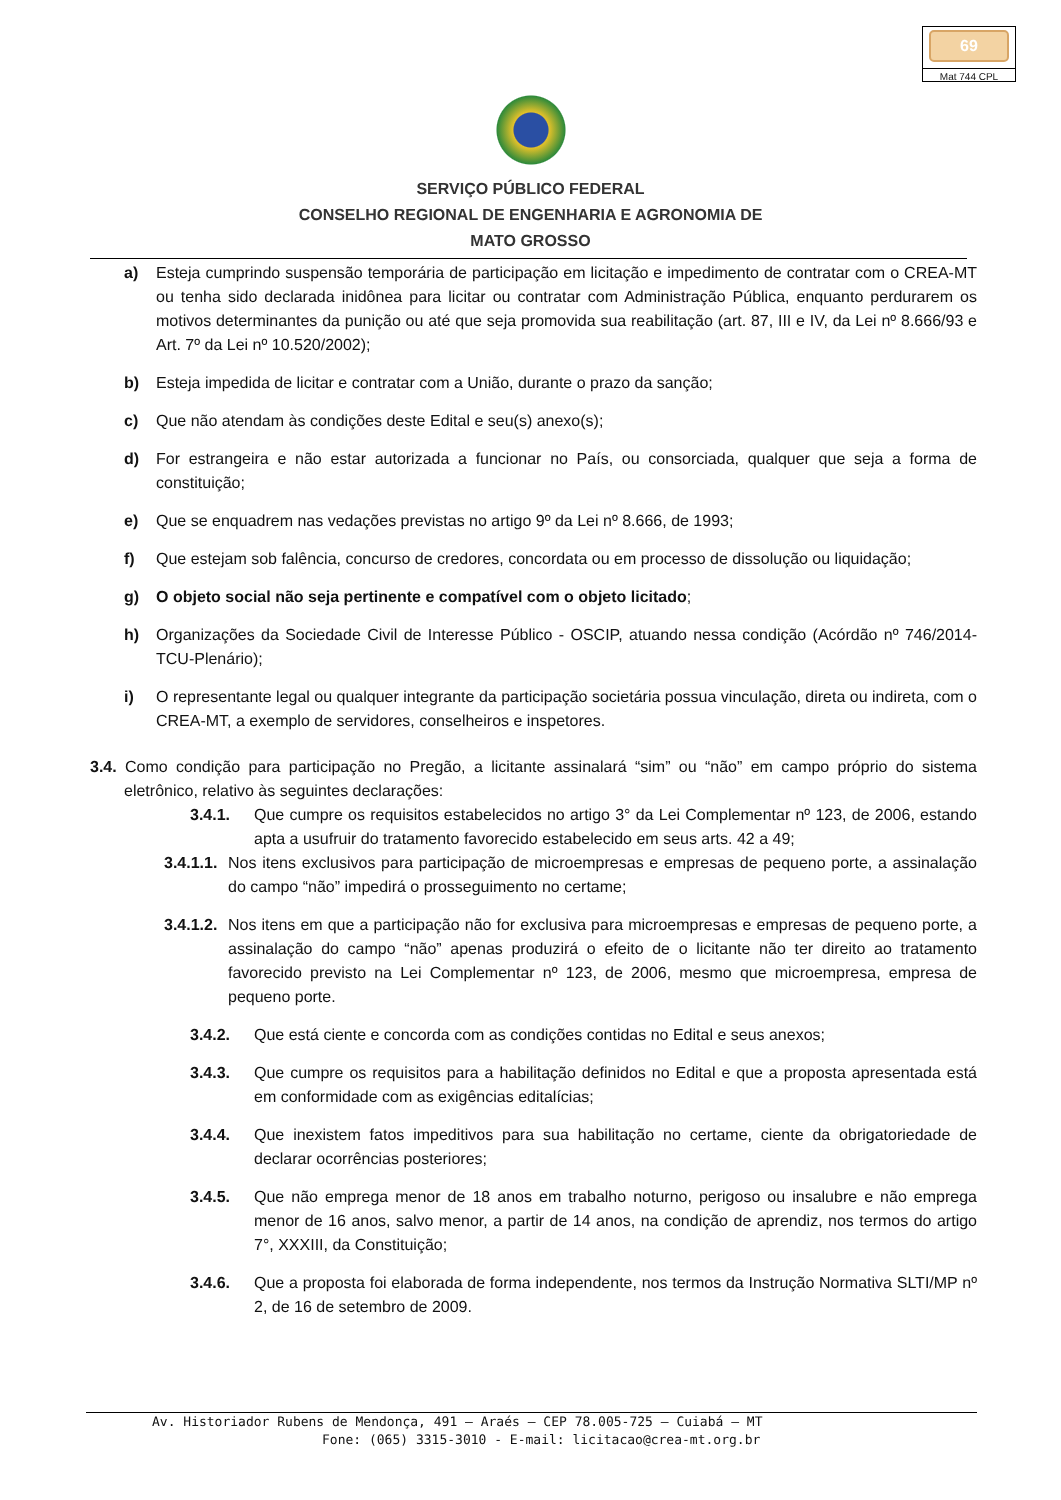69
Mat 744 CPL
SERVIÇO PÚBLICO FEDERAL
CONSELHO REGIONAL DE ENGENHARIA E AGRONOMIA DE
MATO GROSSO
a) Esteja cumprindo suspensão temporária de participação em licitação e impedimento de contratar com o CREA-MT ou tenha sido declarada inidônea para licitar ou contratar com Administração Pública, enquanto perdurarem os motivos determinantes da punição ou até que seja promovida sua reabilitação (art. 87, III e IV, da Lei nº 8.666/93 e Art. 7º da Lei nº 10.520/2002);
b) Esteja impedida de licitar e contratar com a União, durante o prazo da sanção;
c) Que não atendam às condições deste Edital e seu(s) anexo(s);
d) For estrangeira e não estar autorizada a funcionar no País, ou consorciada, qualquer que seja a forma de constituição;
e) Que se enquadrem nas vedações previstas no artigo 9º da Lei nº 8.666, de 1993;
f) Que estejam sob falência, concurso de credores, concordata ou em processo de dissolução ou liquidação;
g) O objeto social não seja pertinente e compatível com o objeto licitado;
h) Organizações da Sociedade Civil de Interesse Público - OSCIP, atuando nessa condição (Acórdão nº 746/2014-TCU-Plenário);
i) O representante legal ou qualquer integrante da participação societária possua vinculação, direta ou indireta, com o CREA-MT, a exemplo de servidores, conselheiros e inspetores.
3.4. Como condição para participação no Pregão, a licitante assinalará “sim” ou “não” em campo próprio do sistema eletrônico, relativo às seguintes declarações:
3.4.1. Que cumpre os requisitos estabelecidos no artigo 3° da Lei Complementar nº 123, de 2006, estando apta a usufruir do tratamento favorecido estabelecido em seus arts. 42 a 49;
3.4.1.1. Nos itens exclusivos para participação de microempresas e empresas de pequeno porte, a assinalação do campo “não” impedirá o prosseguimento no certame;
3.4.1.2. Nos itens em que a participação não for exclusiva para microempresas e empresas de pequeno porte, a assinalação do campo “não” apenas produzirá o efeito de o licitante não ter direito ao tratamento favorecido previsto na Lei Complementar nº 123, de 2006, mesmo que microempresa, empresa de pequeno porte.
3.4.2. Que está ciente e concorda com as condições contidas no Edital e seus anexos;
3.4.3. Que cumpre os requisitos para a habilitação definidos no Edital e que a proposta apresentada está em conformidade com as exigências editalícias;
3.4.4. Que inexistem fatos impeditivos para sua habilitação no certame, ciente da obrigatoriedade de declarar ocorrências posteriores;
3.4.5. Que não emprega menor de 18 anos em trabalho noturno, perigoso ou insalubre e não emprega menor de 16 anos, salvo menor, a partir de 14 anos, na condição de aprendiz, nos termos do artigo 7°, XXXIII, da Constituição;
3.4.6. Que a proposta foi elaborada de forma independente, nos termos da Instrução Normativa SLTI/MP nº 2, de 16 de setembro de 2009.
Av. Historiador Rubens de Mendonça, 491 – Araés – CEP 78.005-725 – Cuiabá – MT
Fone: (065) 3315-3010 - E-mail: licitacao@crea-mt.org.br